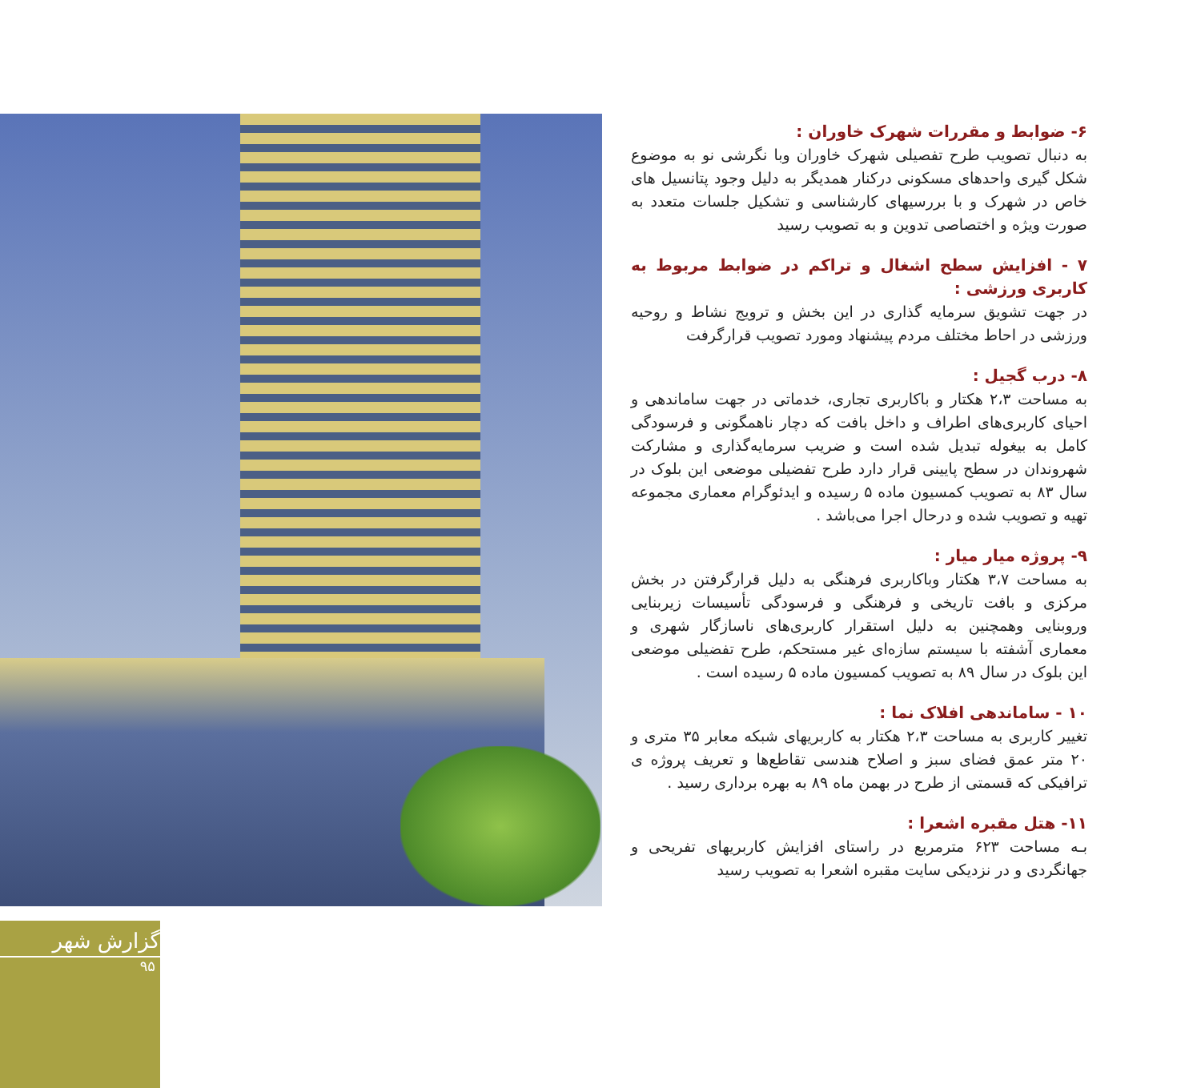۶- ضوابط و مقررات شهرک خاوران :
به دنبال تصویب طرح تفصیلی شهرک خاوران وبا نگرشی نو به موضوع شکل گیری واحدهای مسکونی درکنار همدیگر به دلیل وجود پتانسیل های خاص در شهرک و با بررسیهای کارشناسی و تشکیل جلسات متعدد به صورت ویژه و اختصاصی تدوین و به تصویب رسید
۷ - افزایش سطح اشغال و تراکم در ضوابط مربوط به کاربری ورزشی :
در جهت تشویق سرمایه گذاری در این بخش و ترویج نشاط و روحیه ورزشی در احاط مختلف مردم پیشنهاد ومورد تصویب قرارگرفت
۸- درب گجیل :
به مساحت ۲،۳ هکتار و باکاربری تجاری، خدماتی در جهت ساماندهی و احیای کاربری‌های اطراف و داخل بافت که دچار ناهمگونی و فرسودگی کامل به بیغوله تبدیل شده است و ضریب سرمایه‌گذاری و مشارکت شهروندان در سطح پایینی قرار دارد طرح تفضیلی موضعی این بلوک در سال ۸۳ به تصویب کمسیون ماده ۵ رسیده و ایدئوگرام معماری مجموعه تهیه و تصویب شده و درحال اجرا می‌باشد .
۹- پروژه میار میار :
به مساحت ۳،۷ هکتار وباکاربری فرهنگی به دلیل قرارگرفتن در بخش مرکزی و بافت تاریخی و فرهنگی و فرسودگی تأسیسات زیربنایی وروبنایی وهمچنین به دلیل استقرار کاربری‌های ناسازگار شهری و معماری آشفته با سیستم سازه‌ای غیر مستحکم، طرح تفضیلی موضعی این بلوک در سال ۸۹ به تصویب کمسیون ماده ۵ رسیده است .
۱۰ - ساماندهی افلاک نما :
تغییر کاربری به مساحت ۲،۳ هکتار به کاربریهای شبکه معابر ۳۵ متری و ۲۰ متر عمق فضای سبز و اصلاح هندسی تقاطع‌ها و تعریف پروژه ی ترافیکی که قسمتی از طرح در بهمن ماه ۸۹ به بهره برداری رسید .
۱۱- هتل مقبره اشعرا :
بـه مساحت ۶۲۳ مترمربع در راستای افزایش کاربریهای تفریحی و جهانگردی و در نزدیکی سایت مقبره اشعرا به تصویب رسید
گزارش شهر
۹۵